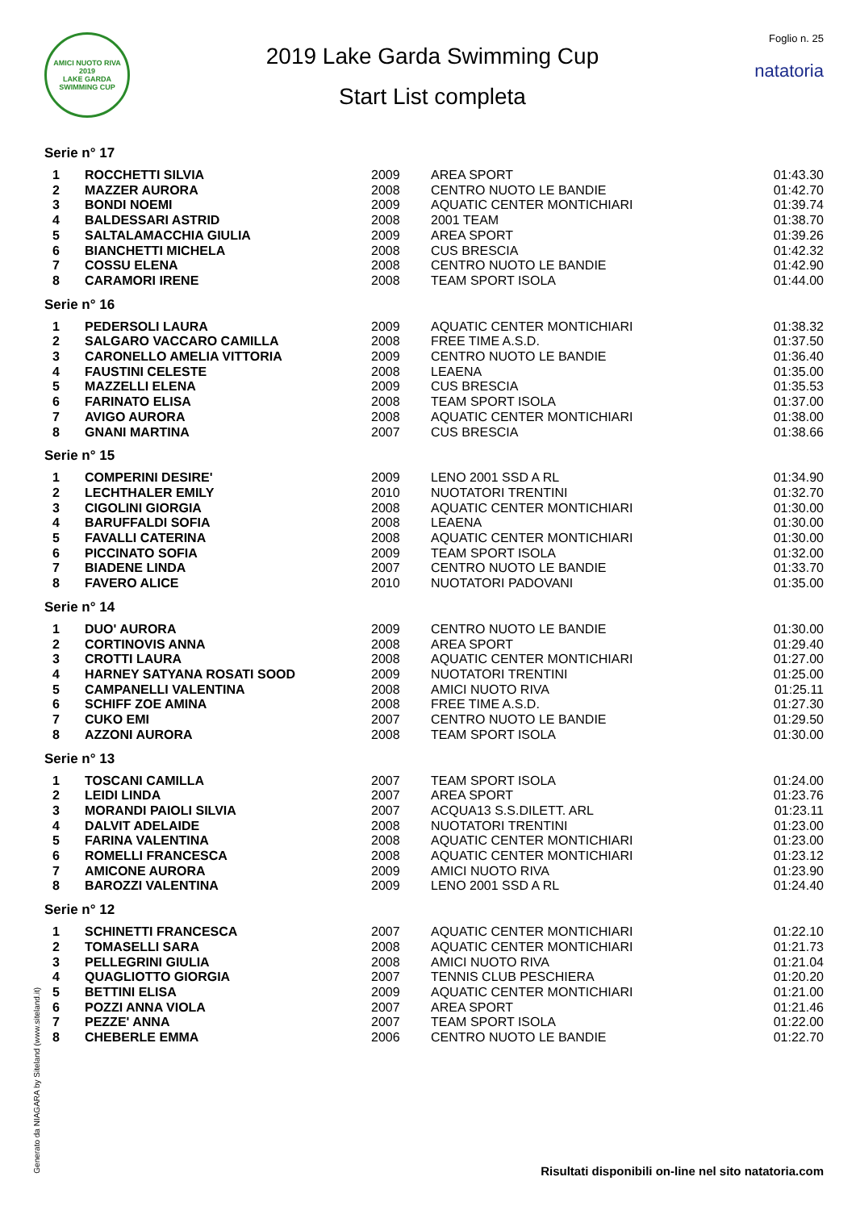AMICI NUOTO RIVA
2019
LAKE GARDA SWIMMING CUP
2019 Lake Garda Swimming Cup
Start List completa
Foglio n. 25
natatoria
Serie n° 17
| 1 | ROCCHETTI SILVIA | 2009 | AREA SPORT | 01:43.30 |
| 2 | MAZZER AURORA | 2008 | CENTRO NUOTO LE BANDIE | 01:42.70 |
| 3 | BONDI NOEMI | 2009 | AQUATIC CENTER MONTICHIARI | 01:39.74 |
| 4 | BALDESSARI ASTRID | 2008 | 2001 TEAM | 01:38.70 |
| 5 | SALTALAMACCHIA GIULIA | 2009 | AREA SPORT | 01:39.26 |
| 6 | BIANCHETTI MICHELA | 2008 | CUS BRESCIA | 01:42.32 |
| 7 | COSSU ELENA | 2008 | CENTRO NUOTO LE BANDIE | 01:42.90 |
| 8 | CARAMORI IRENE | 2008 | TEAM SPORT ISOLA | 01:44.00 |
Serie n° 16
| 1 | PEDERSOLI LAURA | 2009 | AQUATIC CENTER MONTICHIARI | 01:38.32 |
| 2 | SALGARO VACCARO CAMILLA | 2008 | FREE TIME A.S.D. | 01:37.50 |
| 3 | CARONELLO AMELIA VITTORIA | 2009 | CENTRO NUOTO LE BANDIE | 01:36.40 |
| 4 | FAUSTINI CELESTE | 2008 | LEAENA | 01:35.00 |
| 5 | MAZZELLI ELENA | 2009 | CUS BRESCIA | 01:35.53 |
| 6 | FARINATO ELISA | 2008 | TEAM SPORT ISOLA | 01:37.00 |
| 7 | AVIGO AURORA | 2008 | AQUATIC CENTER MONTICHIARI | 01:38.00 |
| 8 | GNANI MARTINA | 2007 | CUS BRESCIA | 01:38.66 |
Serie n° 15
| 1 | COMPERINI DESIRE' | 2009 | LENO 2001 SSD A RL | 01:34.90 |
| 2 | LECHTHALER EMILY | 2010 | NUOTATORI TRENTINI | 01:32.70 |
| 3 | CIGOLINI GIORGIA | 2008 | AQUATIC CENTER MONTICHIARI | 01:30.00 |
| 4 | BARUFFALDI SOFIA | 2008 | LEAENA | 01:30.00 |
| 5 | FAVALLI CATERINA | 2008 | AQUATIC CENTER MONTICHIARI | 01:30.00 |
| 6 | PICCINATO SOFIA | 2009 | TEAM SPORT ISOLA | 01:32.00 |
| 7 | BIADENE LINDA | 2007 | CENTRO NUOTO LE BANDIE | 01:33.70 |
| 8 | FAVERO ALICE | 2010 | NUOTATORI PADOVANI | 01:35.00 |
Serie n° 14
| 1 | DUO' AURORA | 2009 | CENTRO NUOTO LE BANDIE | 01:30.00 |
| 2 | CORTINOVIS ANNA | 2008 | AREA SPORT | 01:29.40 |
| 3 | CROTTI LAURA | 2008 | AQUATIC CENTER MONTICHIARI | 01:27.00 |
| 4 | HARNEY SATYANA ROSATI SOOD | 2009 | NUOTATORI TRENTINI | 01:25.00 |
| 5 | CAMPANELLI VALENTINA | 2008 | AMICI NUOTO RIVA | 01:25.11 |
| 6 | SCHIFF ZOE AMINA | 2008 | FREE TIME A.S.D. | 01:27.30 |
| 7 | CUKO EMI | 2007 | CENTRO NUOTO LE BANDIE | 01:29.50 |
| 8 | AZZONI AURORA | 2008 | TEAM SPORT ISOLA | 01:30.00 |
Serie n° 13
| 1 | TOSCANI CAMILLA | 2007 | TEAM SPORT ISOLA | 01:24.00 |
| 2 | LEIDI LINDA | 2007 | AREA SPORT | 01:23.76 |
| 3 | MORANDI PAIOLI SILVIA | 2007 | ACQUA13 S.S.DILETT. ARL | 01:23.11 |
| 4 | DALVIT ADELAIDE | 2008 | NUOTATORI TRENTINI | 01:23.00 |
| 5 | FARINA VALENTINA | 2008 | AQUATIC CENTER MONTICHIARI | 01:23.00 |
| 6 | ROMELLI FRANCESCA | 2008 | AQUATIC CENTER MONTICHIARI | 01:23.12 |
| 7 | AMICONE AURORA | 2009 | AMICI NUOTO RIVA | 01:23.90 |
| 8 | BAROZZI VALENTINA | 2009 | LENO 2001 SSD A RL | 01:24.40 |
Serie n° 12
| 1 | SCHINETTI FRANCESCA | 2007 | AQUATIC CENTER MONTICHIARI | 01:22.10 |
| 2 | TOMASELLI SARA | 2008 | AQUATIC CENTER MONTICHIARI | 01:21.73 |
| 3 | PELLEGRINI GIULIA | 2008 | AMICI NUOTO RIVA | 01:21.04 |
| 4 | QUAGLIOTTO GIORGIA | 2007 | TENNIS CLUB PESCHIERA | 01:20.20 |
| 5 | BETTINI ELISA | 2009 | AQUATIC CENTER MONTICHIARI | 01:21.00 |
| 6 | POZZI ANNA VIOLA | 2007 | AREA SPORT | 01:21.46 |
| 7 | PEZZE' ANNA | 2007 | TEAM SPORT ISOLA | 01:22.00 |
| 8 | CHEBERLE EMMA | 2006 | CENTRO NUOTO LE BANDIE | 01:22.70 |
Generato da NIAGARA by Siteland (www.siteland.it)
Risultati disponibili on-line nel sito natatoria.com